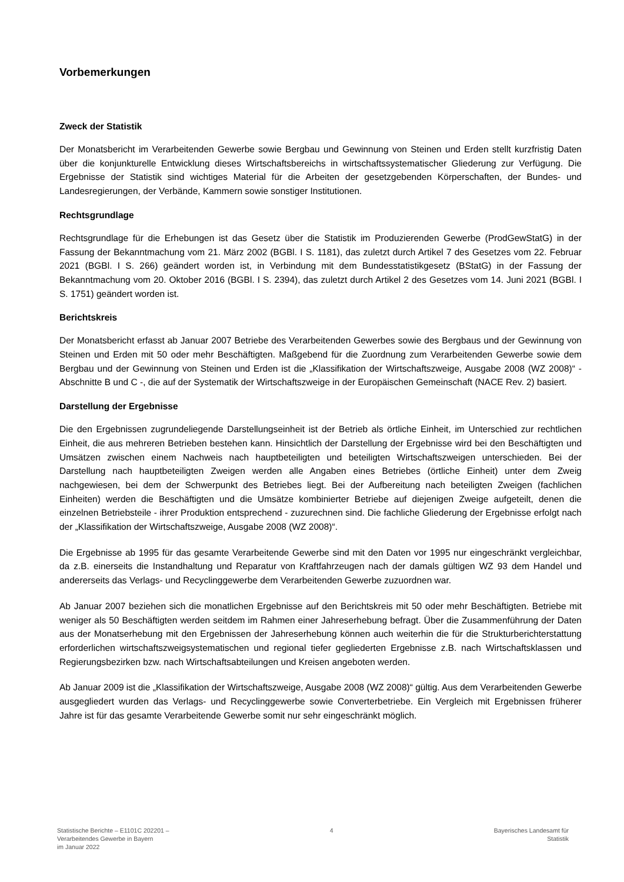Vorbemerkungen
Zweck der Statistik
Der Monatsbericht im Verarbeitenden Gewerbe sowie Bergbau und Gewinnung von Steinen und Erden stellt kurzfristig Daten über die konjunkturelle Entwicklung dieses Wirtschaftsbereichs in wirtschaftssystematischer Gliederung zur Verfügung. Die Ergebnisse der Statistik sind wichtiges Material für die Arbeiten der gesetzgebenden Körperschaften, der Bundes- und Landesregierungen, der Verbände, Kammern sowie sonstiger Institutionen.
Rechtsgrundlage
Rechtsgrundlage für die Erhebungen ist das Gesetz über die Statistik im Produzierenden Gewerbe (ProdGewStatG) in der Fassung der Bekanntmachung vom 21. März 2002 (BGBl. I S. 1181), das zuletzt durch Artikel 7 des Gesetzes vom 22. Februar 2021 (BGBl. I S. 266) geändert worden ist, in Verbindung mit dem Bundesstatistikgesetz (BStatG) in der Fassung der Bekanntmachung vom 20. Oktober 2016 (BGBl. I S. 2394), das zuletzt durch Artikel 2 des Gesetzes vom 14. Juni 2021 (BGBl. I S. 1751) geändert worden ist.
Berichtskreis
Der Monatsbericht erfasst ab Januar 2007 Betriebe des Verarbeitenden Gewerbes sowie des Bergbaus und der Gewinnung von Steinen und Erden mit 50 oder mehr Beschäftigten. Maßgebend für die Zuordnung zum Verarbeitenden Gewerbe sowie dem Bergbau und der Gewinnung von Steinen und Erden ist die „Klassifikation der Wirtschaftszweige, Ausgabe 2008 (WZ 2008)“ - Abschnitte B und C -, die auf der Systematik der Wirtschaftszweige in der Europäischen Gemeinschaft (NACE Rev. 2) basiert.
Darstellung der Ergebnisse
Die den Ergebnissen zugrundeliegende Darstellungseinheit ist der Betrieb als örtliche Einheit, im Unterschied zur rechtlichen Einheit, die aus mehreren Betrieben bestehen kann. Hinsichtlich der Darstellung der Ergebnisse wird bei den Beschäftigten und Umsätzen zwischen einem Nachweis nach hauptbeteiligten und beteiligten Wirtschaftszweigen unterschieden. Bei der Darstellung nach hauptbeteiligten Zweigen werden alle Angaben eines Betriebes (örtliche Einheit) unter dem Zweig nachgewiesen, bei dem der Schwerpunkt des Betriebes liegt. Bei der Aufbereitung nach beteiligten Zweigen (fachlichen Einheiten) werden die Beschäftigten und die Umsätze kombinierter Betriebe auf diejenigen Zweige aufgeteilt, denen die einzelnen Betriebsteile - ihrer Produktion entsprechend - zuzurechnen sind. Die fachliche Gliederung der Ergebnisse erfolgt nach der „Klassifikation der Wirtschaftszweige, Ausgabe 2008 (WZ 2008)“.
Die Ergebnisse ab 1995 für das gesamte Verarbeitende Gewerbe sind mit den Daten vor 1995 nur eingeschränkt vergleichbar, da z.B. einerseits die Instandhaltung und Reparatur von Kraftfahrzeugen nach der damals gültigen WZ 93 dem Handel und andererseits das Verlags- und Recyclinggewerbe dem Verarbeitenden Gewerbe zuzuordnen war.
Ab Januar 2007 beziehen sich die monatlichen Ergebnisse auf den Berichtskreis mit 50 oder mehr Beschäftigten. Betriebe mit weniger als 50 Beschäftigten werden seitdem im Rahmen einer Jahreserhebung befragt. Über die Zusammenführung der Daten aus der Monatserhebung mit den Ergebnissen der Jahreserhebung können auch weiterhin die für die Strukturberichterstattung erforderlichen wirtschaftszweigsystematischen und regional tiefer gegliederten Ergebnisse z.B. nach Wirtschaftsklassen und Regierungsbezirken bzw. nach Wirtschaftsabteilungen und Kreisen angeboten werden.
Ab Januar 2009 ist die „Klassifikation der Wirtschaftszweige, Ausgabe 2008 (WZ 2008)“ gültig. Aus dem Verarbeitenden Gewerbe ausgegliedert wurden das Verlags- und Recyclinggewerbe sowie Converterbetriebe. Ein Vergleich mit Ergebnissen früherer Jahre ist für das gesamte Verarbeitende Gewerbe somit nur sehr eingeschränkt möglich.
Statistische Berichte – E1101C 202201 –
Verarbeitendes Gewerbe in Bayern
im Januar 2022
4 Bayerisches Landesamt für
Statistik